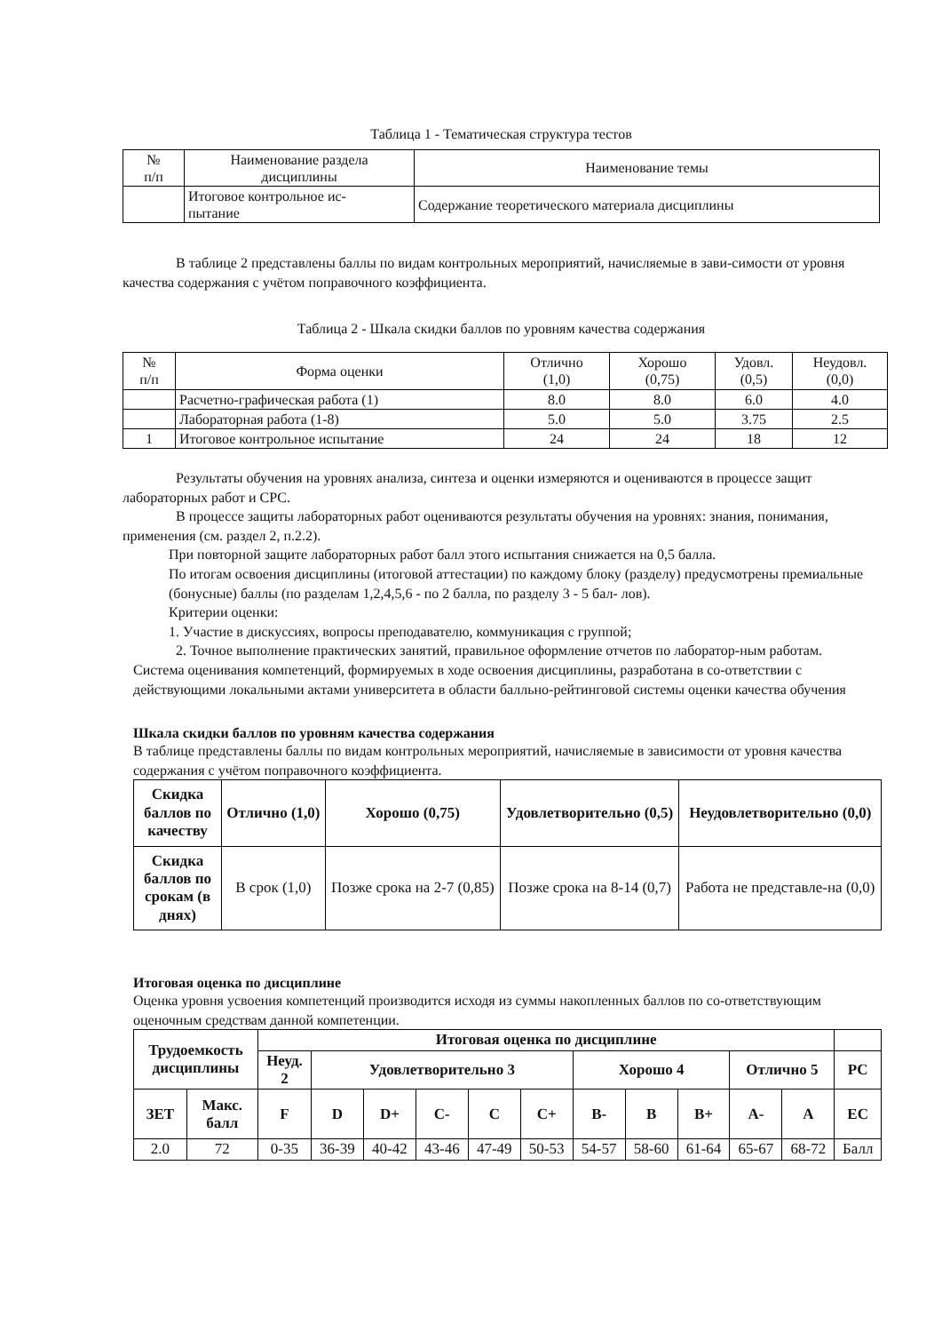Таблица 1 - Тематическая структура тестов
| № п/п | Наименование раздела дисциплины | Наименование темы |
| --- | --- | --- |
| | Итоговое контрольное ис- пытание | Содержание теоретического материала дисциплины |
В таблице 2 представлены баллы по видам контрольных мероприятий, начисляемые в зави-симости от уровня качества содержания с учётом поправочного коэффициента.
Таблица 2 - Шкала скидки баллов по уровням качества содержания
| № п/п | Форма оценки | Отлично (1,0) | Хорошо (0,75) | Удовл. (0,5) | Неудовл. (0,0) |
| --- | --- | --- | --- | --- | --- |
| | Расчетно-графическая работа (1) | 8.0 | 8.0 | 6.0 | 4.0 |
| | Лабораторная работа (1-8) | 5.0 | 5.0 | 3.75 | 2.5 |
| 1 | Итоговое контрольное испытание | 24 | 24 | 18 | 12 |
Результаты обучения на уровнях анализа, синтеза и оценки измеряются и оцениваются в процессе защит лабораторных работ и СРС.
В процессе защиты лабораторных работ оцениваются результаты обучения на уровнях: знания, понимания, применения (см. раздел 2, п.2.2).
При повторной защите лабораторных работ балл этого испытания снижается на 0,5 балла.
По итогам освоения дисциплины (итоговой аттестации) по каждому блоку (разделу) предусмотрены премиальные (бонусные) баллы (по разделам 1,2,4,5,6 - по 2 балла, по разделу 3 - 5 бал- лов).
Критерии оценки:
1. Участие в дискуссиях, вопросы преподавателю, коммуникация с группой;
2. Точное выполнение практических занятий, правильное оформление отчетов по лаборатор-ным работам.
Система оценивания компетенций, формируемых в ходе освоения дисциплины, разработана в со-ответствии с действующими локальными актами университета в области балльно-рейтинговой системы оценки качества обучения
Шкала скидки баллов по уровням качества содержания
В таблице представлены баллы по видам контрольных мероприятий, начисляемые в зависимости от уровня качества содержания с учётом поправочного коэффициента.
| Скидка баллов по качеству | Отлично (1,0) | Хорошо (0,75) | Удовлетворительно (0,5) | Неудовлетворительно (0,0) |
| --- | --- | --- | --- | --- |
| Скидка баллов по срокам (в днях) | В срок (1,0) | Позже срока на 2-7 (0,85) | Позже срока на 8-14 (0,7) | Работа не представле-на (0,0) |
Итоговая оценка по дисциплине
Оценка уровня усвоения компетенций производится исходя из суммы накопленных баллов по со-ответствующим оценочным средствам данной компетенции.
| Трудоемкость дисциплины | | Итоговая оценка по дисциплине | | | | | | | | | | | |
| --- | --- | --- | --- | --- | --- | --- | --- | --- | --- | --- | --- | --- | --- |
| | | Неуд. 2 | Удовлетворительно 3 | | | | | Хорошо 4 | | | Отлично 5 | | РС |
| ЗЕТ | Макс. балл | F | D | D+ | C- | C | C+ | B- | B | B+ | A- | A | EC |
| 2.0 | 72 | 0-35 | 36-39 | 40-42 | 43-46 | 47-49 | 50-53 | 54-57 | 58-60 | 61-64 | 65-67 | 68-72 | Балл |